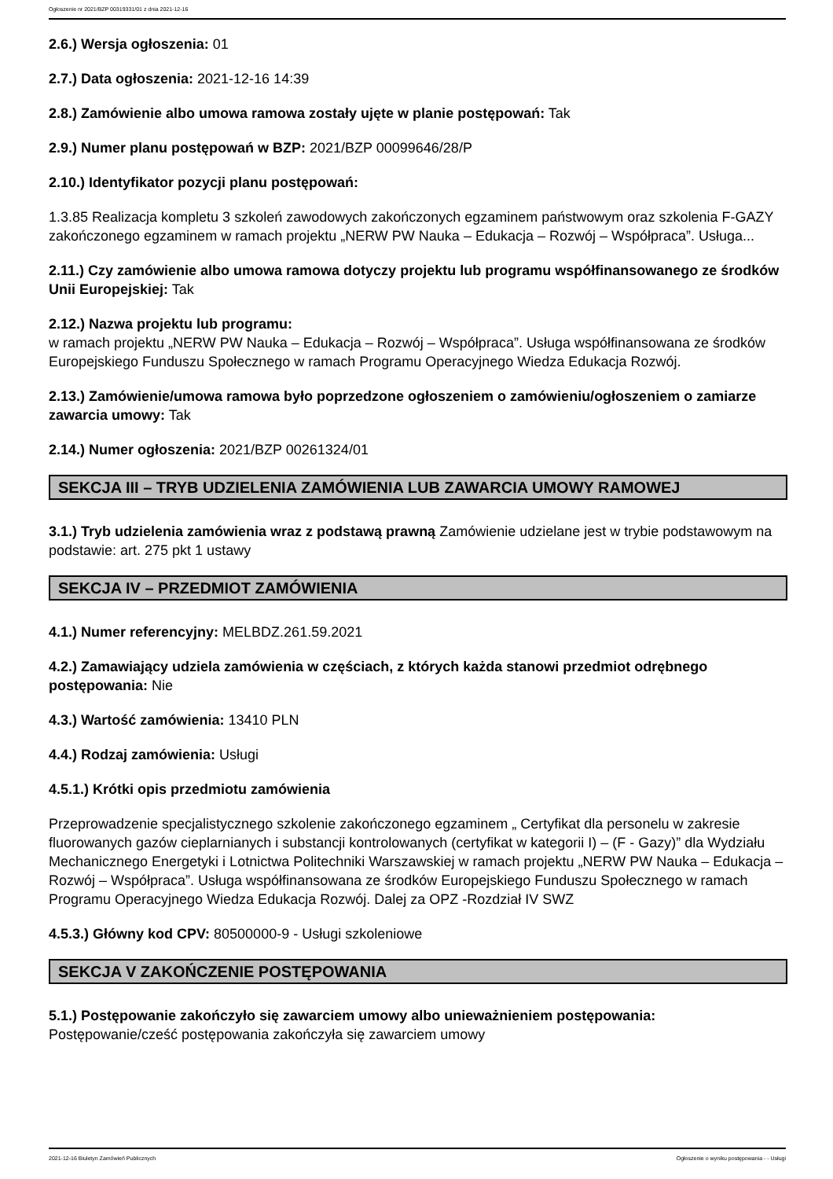Ogłoszenie nr 2021/BZP 00319331/01 z dnia 2021-12-16
2.6.) Wersja ogłoszenia: 01
2.7.) Data ogłoszenia: 2021-12-16 14:39
2.8.) Zamówienie albo umowa ramowa zostały ujęte w planie postępowań: Tak
2.9.) Numer planu postępowań w BZP: 2021/BZP 00099646/28/P
2.10.) Identyfikator pozycji planu postępowań:
1.3.85 Realizacja kompletu 3 szkoleń zawodowych zakończonych egzaminem państwowym oraz szkolenia F-GAZY zakończonego egzaminem w ramach projektu „NERW PW Nauka – Edukacja – Rozwój – Współpraca”. Usługa...
2.11.) Czy zamówienie albo umowa ramowa dotyczy projektu lub programu współfinansowanego ze środków Unii Europejskiej: Tak
2.12.) Nazwa projektu lub programu:
w ramach projektu „NERW PW Nauka – Edukacja – Rozwój – Współpraca”. Usługa współfinansowana ze środków Europejskiego Funduszu Społecznego w ramach Programu Operacyjnego Wiedza Edukacja Rozwój.
2.13.) Zamówienie/umowa ramowa było poprzedzone ogłoszeniem o zamówieniu/ogłoszeniem o zamiarze zawarcia umowy: Tak
2.14.) Numer ogłoszenia: 2021/BZP 00261324/01
SEKCJA III – TRYB UDZIELENIA ZAMÓWIENIA LUB ZAWARCIA UMOWY RAMOWEJ
3.1.) Tryb udzielenia zamówienia wraz z podstawą prawną Zamówienie udzielane jest w trybie podstawowym na podstawie: art. 275 pkt 1 ustawy
SEKCJA IV – PRZEDMIOT ZAMÓWIENIA
4.1.) Numer referencyjny: MELBDZ.261.59.2021
4.2.) Zamawiający udziela zamówienia w częściach, z których każda stanowi przedmiot odrębnego postępowania: Nie
4.3.) Wartość zamówienia: 13410 PLN
4.4.) Rodzaj zamówienia: Usługi
4.5.1.) Krótki opis przedmiotu zamówienia
Przeprowadzenie specjalistycznego szkolenie zakończonego egzaminem „ Certyfikat dla personelu w zakresie fluorowanych gazów cieplarnianych i substancji kontrolowanych (certyfikat w kategorii I) – (F - Gazy)” dla Wydziału Mechanicznego Energetyki i Lotnictwa Politechniki Warszawskiej w ramach projektu „NERW PW Nauka – Edukacja – Rozwój – Współpraca”. Usługa współfinansowana ze środków Europejskiego Funduszu Społecznego w ramach Programu Operacyjnego Wiedza Edukacja Rozwój. Dalej za OPZ -Rozdział IV SWZ
4.5.3.) Główny kod CPV: 80500000-9 - Usługi szkoleniowe
SEKCJA V ZAKOŃCZENIE POSTĘPOWANIA
5.1.) Postępowanie zakończyło się zawarciem umowy albo unieważnieniem postępowania:
Postępowanie/cześć postępowania zakończyła się zawarciem umowy
2021-12-16 Biuletyn Zamówień Publicznych Ogłoszenie o wyniku postępowania - - Usługi